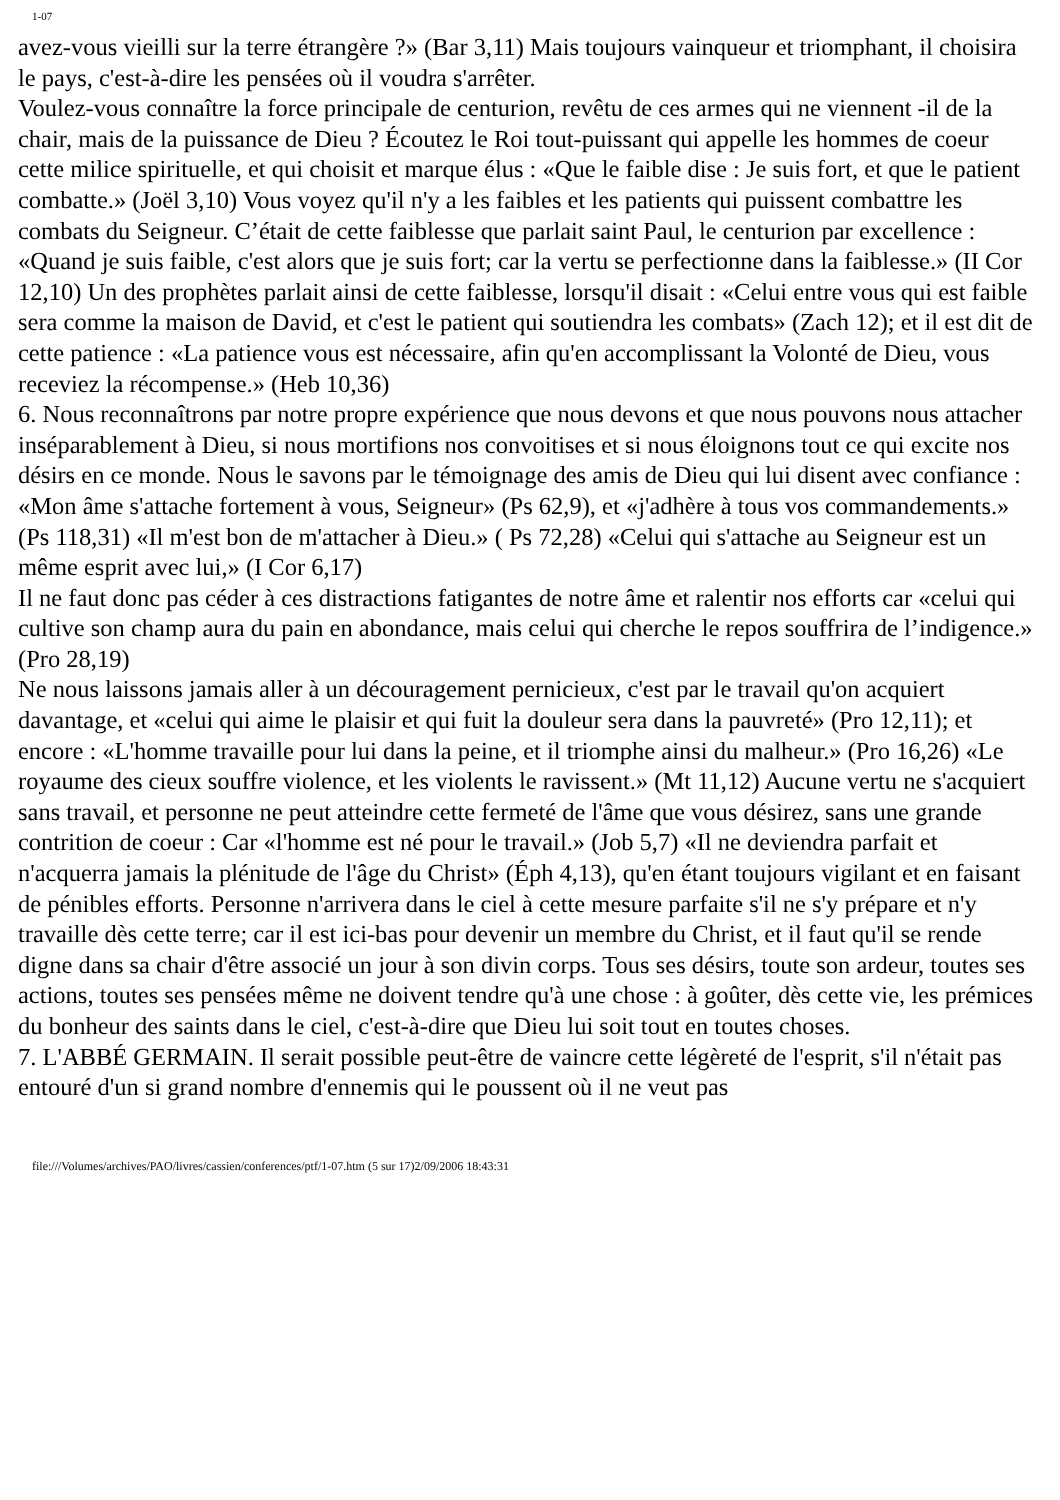1-07
avez-vous vieilli sur la terre étrangère ?» (Bar 3,11) Mais toujours vainqueur et triomphant, il choisira le pays, c'est-à-dire les pensées où il voudra s'arrêter.
Voulez-vous connaître la force principale de centurion, revêtu de ces armes qui ne viennent -il de la chair, mais de la puissance de Dieu ? Écoutez le Roi tout-puissant qui appelle les hommes de coeur cette milice spirituelle, et qui choisit et marque élus : «Que le faible dise : Je suis fort, et que le patient combatte.» (Joël 3,10) Vous voyez qu'il n'y a les faibles et les patients qui puissent combattre les combats du Seigneur. C’était de cette faiblesse que parlait saint Paul, le centurion par excellence : «Quand je suis faible, c'est alors que je suis fort; car la vertu se perfectionne dans la faiblesse.» (II Cor 12,10) Un des prophètes parlait ainsi de cette faiblesse, lorsqu'il disait : «Celui entre vous qui est faible sera comme la maison de David, et c'est le patient qui soutiendra les combats» (Zach 12); et il est dit de cette patience : «La patience vous est nécessaire, afin qu'en accomplissant la Volonté de Dieu, vous receviez la récompense.» (Heb 10,36)
6. Nous reconnaîtrons par notre propre expérience que nous devons et que nous pouvons nous attacher inséparablement à Dieu, si nous mortifions nos convoitises et si nous éloignons tout ce qui excite nos désirs en ce monde. Nous le savons par le témoignage des amis de Dieu qui lui disent avec confiance : «Mon âme s'attache fortement à vous, Seigneur» (Ps 62,9), et «j'adhère à tous vos commandements.» (Ps 118,31) «Il m'est bon de m'attacher à Dieu.» ( Ps 72,28) «Celui qui s'attache au Seigneur est un même esprit avec lui,» (I Cor 6,17)
Il ne faut donc pas céder à ces distractions fatigantes de notre âme et ralentir nos efforts car «celui qui cultive son champ aura du pain en abondance, mais celui qui cherche le repos souffrira de l’indigence.» (Pro 28,19)
Ne nous laissons jamais aller à un découragement pernicieux, c'est par le travail qu'on acquiert davantage, et «celui qui aime le plaisir et qui fuit la douleur sera dans la pauvreté» (Pro 12,11); et encore : «L'homme travaille pour lui dans la peine, et il triomphe ainsi du malheur.» (Pro 16,26) «Le royaume des cieux souffre violence, et les violents le ravissent.» (Mt 11,12) Aucune vertu ne s'acquiert sans travail, et personne ne peut atteindre cette fermeté de l'âme que vous désirez, sans une grande contrition de coeur : Car «l'homme est né pour le travail.» (Job 5,7) «Il ne deviendra parfait et n'acquerra jamais la plénitude de l'âge du Christ» (Éph 4,13), qu'en étant toujours vigilant et en faisant de pénibles efforts. Personne n'arrivera dans le ciel à cette mesure parfaite s'il ne s'y prépare et n'y travaille dès cette terre; car il est ici-bas pour devenir un membre du Christ, et il faut qu'il se rende digne dans sa chair d'être associé un jour à son divin corps. Tous ses désirs, toute son ardeur, toutes ses actions, toutes ses pensées même ne doivent tendre qu'à une chose : à goûter, dès cette vie, les prémices du bonheur des saints dans le ciel, c'est-à-dire que Dieu lui soit tout en toutes choses.
7. L'ABBÉ GERMAIN. Il serait possible peut-être de vaincre cette légèreté de l'esprit, s'il n'était pas entouré d'un si grand nombre d'ennemis qui le poussent où il ne veut pas
file:///Volumes/archives/PAO/livres/cassien/conferences/ptf/1-07.htm (5 sur 17)2/09/2006 18:43:31